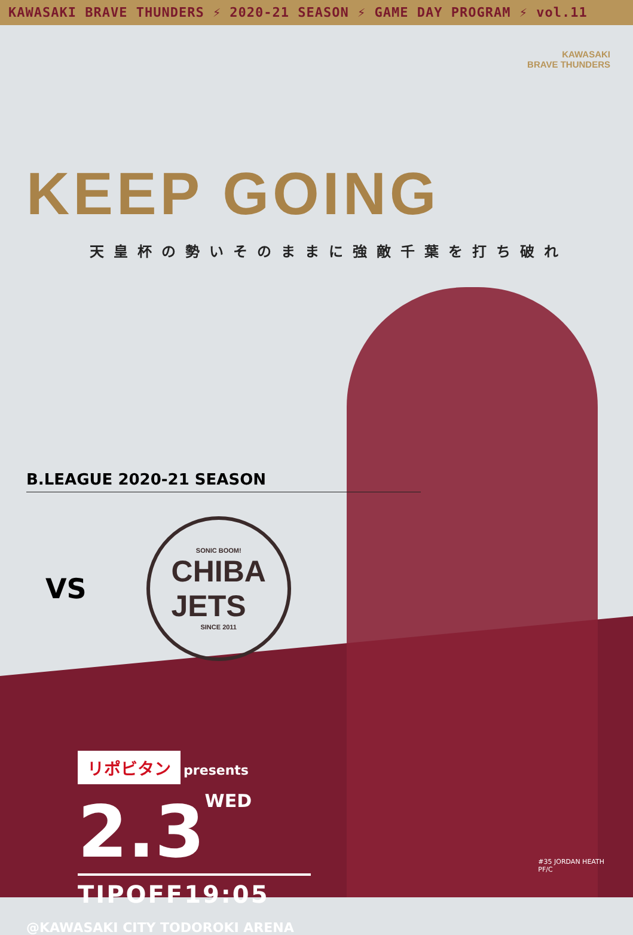KAWASAKI BRAVE THUNDERS ⚡ 2020-21 SEASON ⚡ GAME DAY PROGRAM ⚡ vol.11
KAWASAKI
BRAVE THUNDERS
KEEP GOING
天皇杯の勢いそのままに強敵千葉を打ち破れ
B.LEAGUE 2020-21 SEASON
VS
SONIC BOOM!
CHIBA
JETS
SINCE 2011
リポビタン presents
2.3WED
TIPOFF19:05
@KAWASAKI CITY TODOROKI ARENA
#35 JORDAN HEATH
PF/C